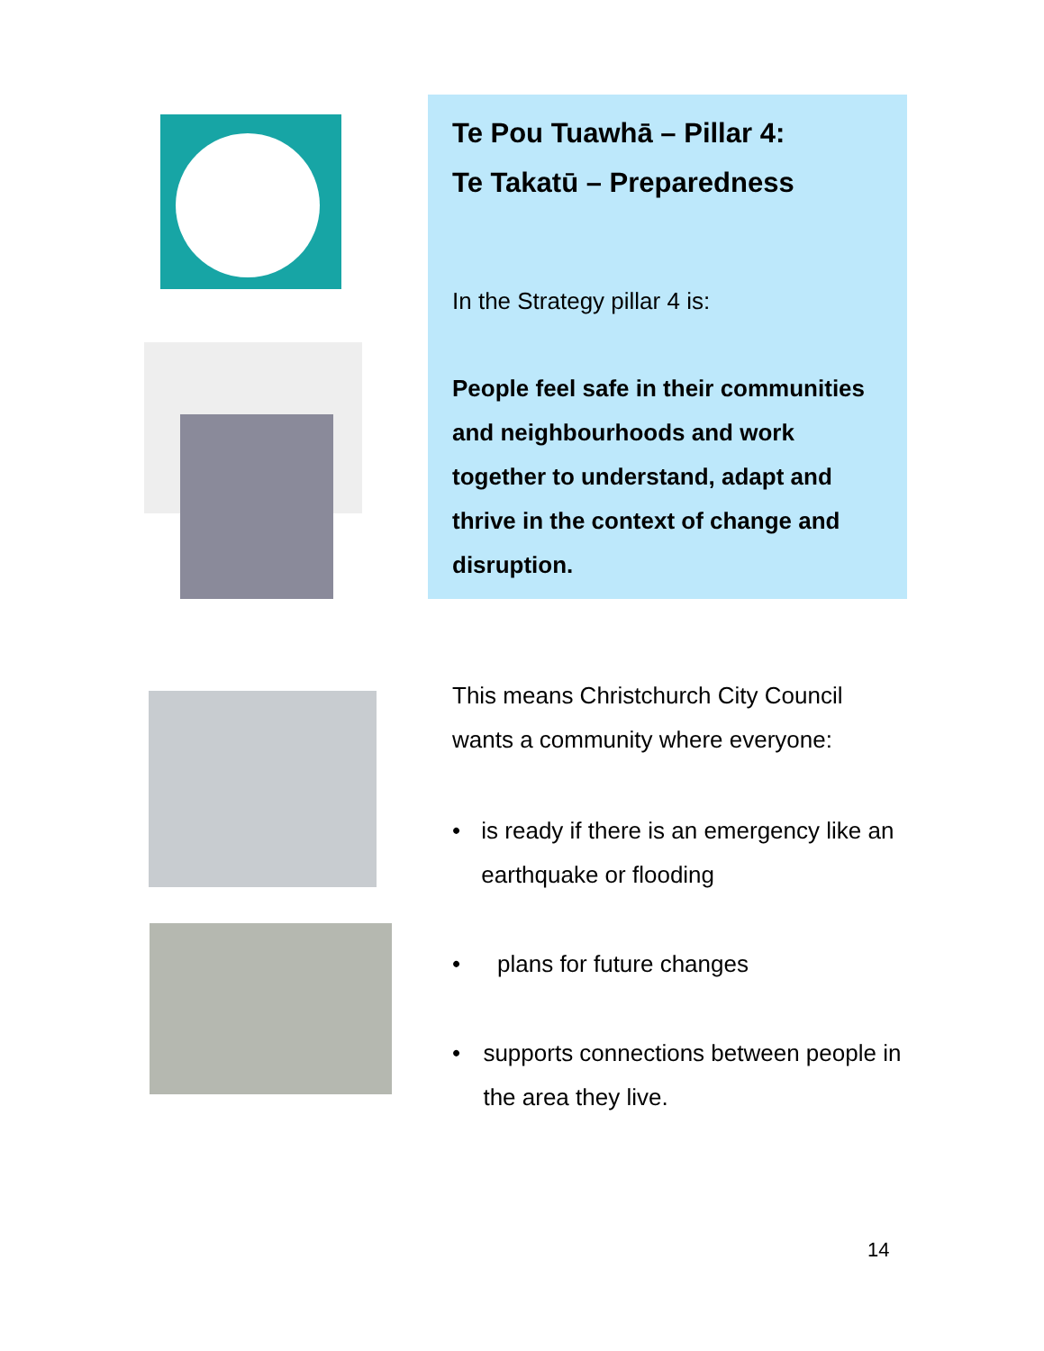Te Pou Tuawhā – Pillar 4:
Te Takatū – Preparedness
In the Strategy pillar 4 is:
People feel safe in their communities and neighbourhoods and work together to understand, adapt and thrive in the context of change and disruption.
This means Christchurch City Council wants a community where everyone:
• is ready if there is an emergency like an earthquake or flooding
• plans for future changes
• supports connections between people in the area they live.
14